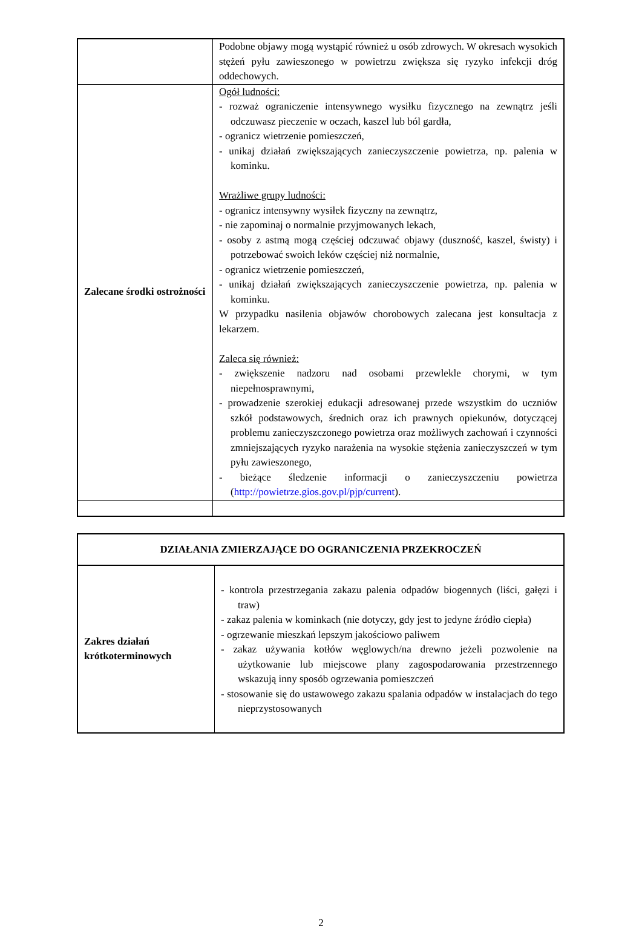| | Podobne objawy mogą wystąpić również u osób zdrowych. W okresach wysokich stężeń pyłu zawieszonego w powietrzu zwiększa się ryzyko infekcji dróg oddechowych. |
| Zalecane środki ostrożności | Ogół ludności: - rozważ ograniczenie intensywnego wysiłku fizycznego na zewnątrz jeśli odczuwasz pieczenie w oczach, kaszel lub ból gardła, - ogranicz wietrzenie pomieszczeń, - unikaj działań zwiększających zanieczyszczenie powietrza, np. palenia w kominku. Wrażliwe grupy ludności: - ogranicz intensywny wysiłek fizyczny na zewnątrz, - nie zapominaj o normalnie przyjmowanych lekach, - osoby z astmą mogą częściej odczuwać objawy (duszność, kaszel, świsty) i potrzebować swoich leków częściej niż normalnie, - ogranicz wietrzenie pomieszczeń, - unikaj działań zwiększających zanieczyszczenie powietrza, np. palenia w kominku. W przypadku nasilenia objawów chorobowych zalecana jest konsultacja z lekarzem. Zaleca się również: - zwiększenie nadzoru nad osobami przewlekle chorymi, w tym niepełnosprawnymi, - prowadzenie szerokiej edukacji adresowanej przede wszystkim do uczniów szkół podstawowych, średnich oraz ich prawnych opiekunów, dotyczącej problemu zanieczyszczonego powietrza oraz możliwych zachowań i czynności zmniejszających ryzyko narażenia na wysokie stężenia zanieczyszczeń w tym pyłu zawieszonego, - bieżące śledzenie informacji o zanieczyszczeniu powietrza ( http://powietrze.gios.gov.pl/pjp/current ). |
| DZIAŁANIA ZMIERZAJĄCE DO OGRANICZENIA PRZEKROCZEŃ | |
| Zakres działań krótkoterminowych | - kontrola przestrzegania zakazu palenia odpadów biogennych (liści, gałęzi i traw) - zakaz palenia w kominkach (nie dotyczy, gdy jest to jedyne źródło ciepła) - ogrzewanie mieszkań lepszym jakościowo paliwem - zakaz używania kotłów węglowych/na drewno jeżeli pozwolenie na użytkowanie lub miejscowe plany zagospodarowania przestrzennego wskazują inny sposób ogrzewania pomieszczeń - stosowanie się do ustawowego zakazu spalania odpadów w instalacjach do tego nieprzystosowanych |
2